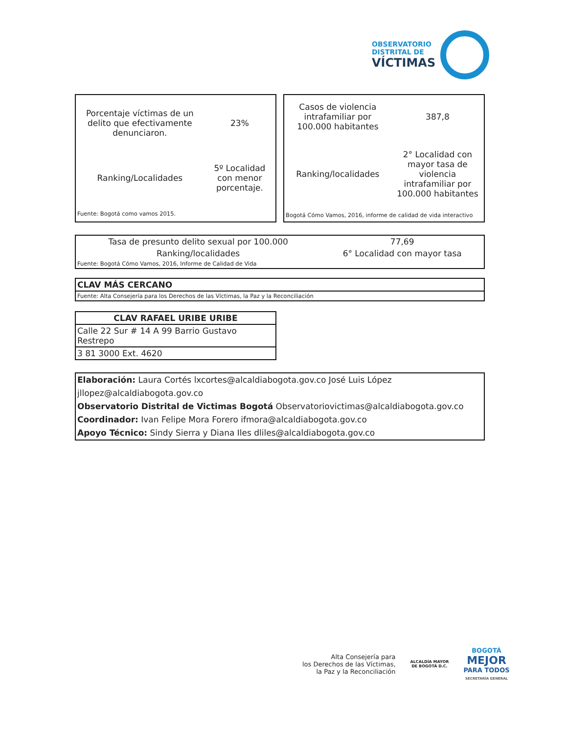OBSERVATORIO
DISTRITAL DE
VÍCTIMAS
| Porcentaje víctimas de un delito que efectivamente denunciaron. | 23% |
| Ranking/Localidades | 5º Localidad con menor porcentaje. |
| Fuente: Bogotá como vamos 2015. | |
| Casos de violencia intrafamiliar por 100.000 habitantes | 387,8 |
| Ranking/localidades | 2° Localidad con mayor tasa de violencia intrafamiliar por 100.000 habitantes |
| Bogotá Cómo Vamos, 2016, informe de calidad de vida interactivo | |
| Tasa de presunto delito sexual por 100.000 | 77,69 |
| Ranking/localidades | 6° Localidad con mayor tasa |
| Fuente: Bogotá Cómo Vamos, 2016, Informe de Calidad de Vida | |
| CLAV MÁS CERCANO |
| Fuente: Alta Consejería para los Derechos de las Víctimas, la Paz y la Reconciliación |
| CLAV RAFAEL URIBE URIBE |
| Calle 22 Sur # 14 A 99 Barrio Gustavo Restrepo |
| 3 81 3000 Ext. 4620 |
Elaboración: Laura Cortés lxcortes@alcaldiabogota.gov.co José Luis López jllopez@alcaldiabogota.gov.co
Observatorio Distrital de Victimas Bogotá Observatoriovictimas@alcaldiabogota.gov.co
Coordinador: Ivan Felipe Mora Forero ifmora@alcaldiabogota.gov.co
Apoyo Técnico: Sindy Sierra y Diana Iles dliles@alcaldiabogota.gov.co
Alta Consejería para
los Derechos de las Víctimas,
la Paz y la Reconciliación
ALCALDÍA MAYOR
DE BOGOTÁ D.C.
BOGOTÁ
MEJOR
PARA TODOS
SECRETARÍA GENERAL